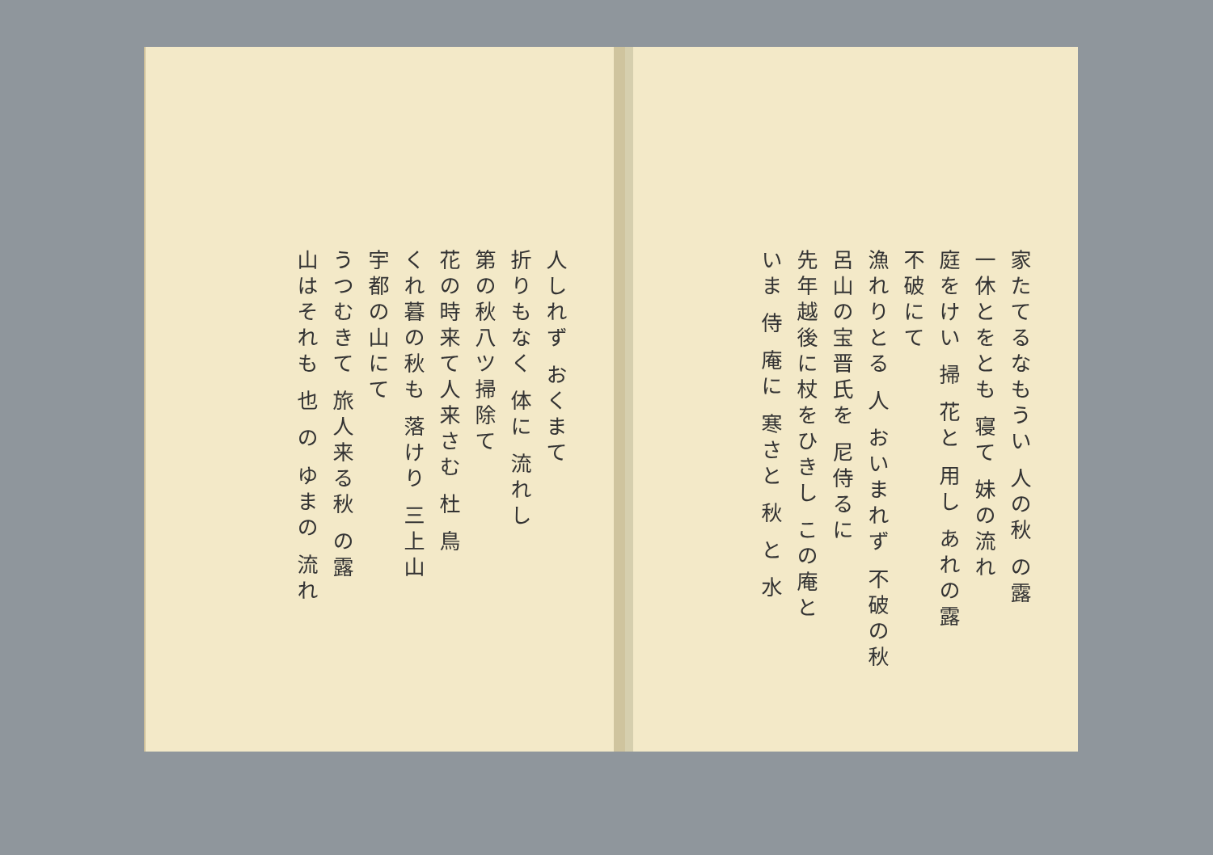人しれず おくまて
折りもなく 体に 流れし
第の秋八ツ掃除て
花の時来て人来さむ 杜 鳥
くれ暮の秋も 落けり 三上山
宇都の山にて
うつむきて 旅人来る秋 の露
山はそれも 也 の ゆまの 流れ
家たてるなもうい 人の秋 の露
一休とをとも 寝て 妹の流れ
庭をけい 掃 花と 用し あれの露
不破にて
漁れりとる 人 おいまれず 不破の秋
呂山の宝晋氏を 尼侍るに
先年越後に杖をひきし この庵と
いま 侍 庵に 寒さと 秋 と 水